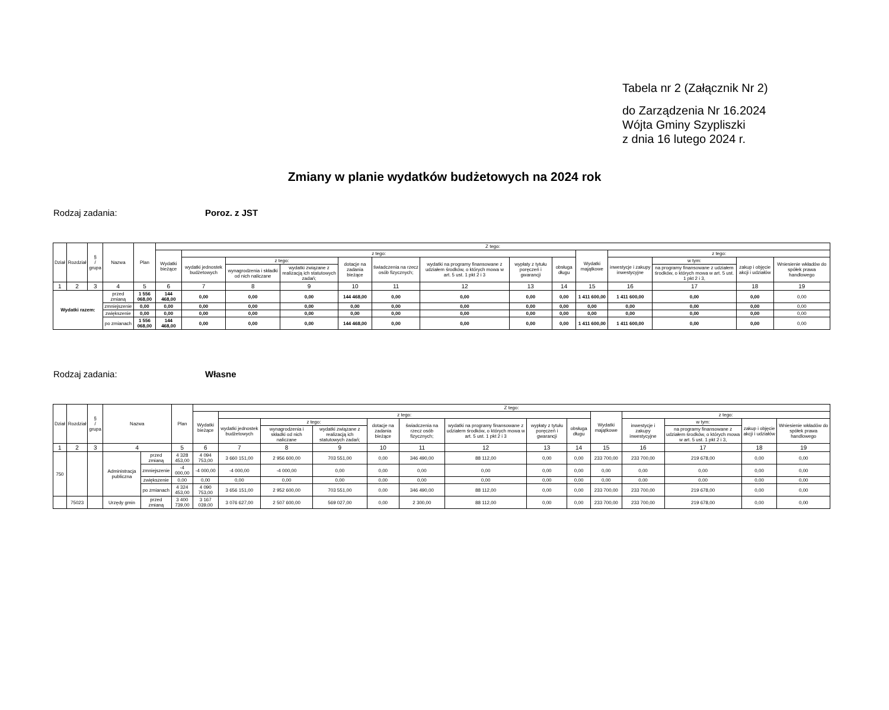Tabela nr 2 (Załącznik Nr 2)
do Zarządzenia Nr 16.2024
Wójta Gminy Szypliszki
z dnia 16 lutego 2024 r.
Zmiany w planie wydatków budżetowych na 2024 rok
Rodzaj zadania: Poroz. z JST
| Dział | Rozdział | § / grupa | Nazwa | | Plan | Z tego: | | | | | | | | | | | | | |
| --- | --- | --- | --- | --- | --- | --- | --- | --- | --- | --- | --- | --- | --- | --- | --- | --- | --- | --- | --- |
| | | | | | | Wydatki bieżące | z tego: | | | | | | | | Wydatki majątkowe | z tego: | | | |
| | | | | | | | wydatki jednostek budżetowych | z tego: | | dotacje na zadania bieżące | świadczenia na rzecz osób fizycznych; | wydatki na programy finansowane z udziałem środków, o których mowa w art. 5 ust. 1 pkt 2 i 3 | wypłaty z tytułu poręczeń i gwarancji | obsługa długu | | inwestycje i zakupy inwestycyjne | w tym: | zakup i objęcie akcji i udziałów | Wniesienie wkładów do spółek prawa handlowego |
| | | | | | | | | wynagrodzenia i składki od nich naliczane | wydatki związane z realizacją ich statutowych zadań; | | | | | | | | na programy finansowane z udziałem środków, o których mowa w art. 5 ust. 1 pkt 2 i 3, | | |
| 1 | 2 | 3 | 4 | | 5 | 6 | 7 | 8 | 9 | 10 | 11 | 12 | 13 | 14 | 15 | 16 | 17 | 18 | 19 |
| Wydatki razem: | | | | przed zmianą | 1 556 068,00 | 144 468,00 | 0,00 | 0,00 | 0,00 | 144 468,00 | 0,00 | 0,00 | 0,00 | 0,00 | 1 411 600,00 | 1 411 600,00 | 0,00 | 0,00 | 0,00 |
| | | | | zmniejszenie | 0,00 | 0,00 | 0,00 | 0,00 | 0,00 | 0,00 | 0,00 | 0,00 | 0,00 | 0,00 | 0,00 | 0,00 | 0,00 | 0,00 | 0,00 |
| | | | | zwiększenie | 0,00 | 0,00 | 0,00 | 0,00 | 0,00 | 0,00 | 0,00 | 0,00 | 0,00 | 0,00 | 0,00 | 0,00 | 0,00 | 0,00 | 0,00 |
| | | | | po zmianach | 1 556 068,00 | 144 468,00 | 0,00 | 0,00 | 0,00 | 144 468,00 | 0,00 | 0,00 | 0,00 | 0,00 | 1 411 600,00 | 1 411 600,00 | 0,00 | 0,00 | 0,00 |
Rodzaj zadania: Własne
| Dział | Rozdział | § / grupa | Nazwa | | Plan | Z tego: | | | | | | | | | | | | | |
| --- | --- | --- | --- | --- | --- | --- | --- | --- | --- | --- | --- | --- | --- | --- | --- | --- | --- | --- | --- |
| | | | | | | Wydatki bieżące | z tego: | | | | | | | | Wydatki majątkowe | z tego: | | | |
| | | | | | | | wydatki jednostek budżetowych | z tego: | | dotacje na zadania bieżące | świadczenia na rzecz osób fizycznych; | wydatki na programy finansowane z udziałem środków, o których mowa w art. 5 ust. 1 pkt 2 i 3 | wypłaty z tytułu poręczeń i gwarancji | obsługa długu | | inwestycje i zakupy inwestycyjne | w tym: | zakup i objęcie akcji i udziałów | Wniesienie wkładów do spółek prawa handlowego |
| | | | | | | | | wynagrodzenia i składki od nich naliczane | wydatki związane z realizacją ich statutowych zadań; | | | | | | | | na programy finansowane z udziałem środków, o których mowa w art. 5 ust. 1 pkt 2 i 3, | | |
| 1 | 2 | 3 | 4 | | 5 | 6 | 7 | 8 | 9 | 10 | 11 | 12 | 13 | 14 | 15 | 16 | 17 | 18 | 19 |
| 750 | | | Administracja publiczna | przed zmianą | 4 328 453,00 | 4 094 753,00 | 3 660 151,00 | 2 956 600,00 | 703 551,00 | 0,00 | 346 490,00 | 88 112,00 | 0,00 | 0,00 | 233 700,00 | 233 700,00 | 219 678,00 | 0,00 | 0,00 |
| | | | | zmniejszenie | -4 000,00 | -4 000,00 | -4 000,00 | -4 000,00 | 0,00 | 0,00 | 0,00 | 0,00 | 0,00 | 0,00 | 0,00 | 0,00 | 0,00 | 0,00 | 0,00 |
| | | | | zwiększenie | 0,00 | 0,00 | 0,00 | 0,00 | 0,00 | 0,00 | 0,00 | 0,00 | 0,00 | 0,00 | 0,00 | 0,00 | 0,00 | 0,00 | 0,00 |
| | | | | po zmianach | 4 324 453,00 | 4 090 753,00 | 3 656 151,00 | 2 952 600,00 | 703 551,00 | 0,00 | 346 490,00 | 88 112,00 | 0,00 | 0,00 | 233 700,00 | 233 700,00 | 219 678,00 | 0,00 | 0,00 |
| | 75023 | | Urzędy gmin | przed zmianą | 3 400 739,00 | 3 167 039,00 | 3 076 627,00 | 2 507 600,00 | 569 027,00 | 0,00 | 2 300,00 | 88 112,00 | 0,00 | 0,00 | 233 700,00 | 233 700,00 | 219 678,00 | 0,00 | 0,00 |